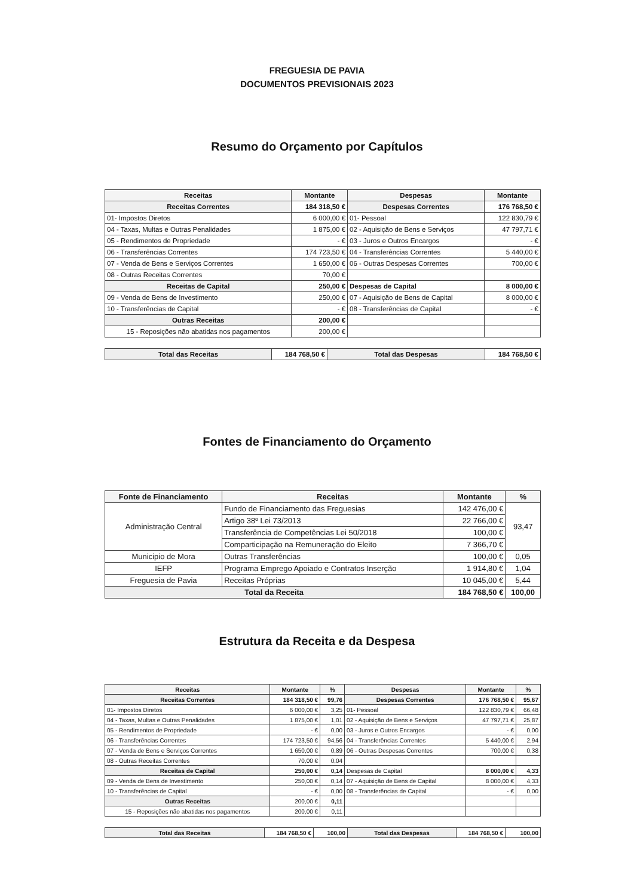FREGUESIA DE PAVIA
DOCUMENTOS PREVISIONAIS 2023
Resumo do Orçamento por Capítulos
| Receitas | Montante | Despesas | Montante |
| --- | --- | --- | --- |
| Receitas Correntes | 184 318,50 € | Despesas Correntes | 176 768,50 € |
| 01- Impostos Diretos | 6 000,00 € | 01- Pessoal | 122 830,79 € |
| 04 - Taxas, Multas e Outras Penalidades | 1 875,00 € | 02 - Aquisição de Bens e Serviços | 47 797,71 € |
| 05 - Rendimentos de Propriedade | - € | 03 - Juros e Outros Encargos | - € |
| 06 - Transferências Correntes | 174 723,50 € | 04 - Transferências Correntes | 5 440,00 € |
| 07 - Venda de Bens e Serviços Correntes | 1 650,00 € | 06 - Outras Despesas Correntes | 700,00 € |
| 08 - Outras Receitas Correntes | 70,00 € | | |
| Receitas de Capital | 250,00 € | Despesas de Capital | 8 000,00 € |
| 09 - Venda de Bens de Investimento | 250,00 € | 07 - Aquisição de Bens de Capital | 8 000,00 € |
| 10 - Transferências de Capital | - € | 08 - Transferências de Capital | - € |
| Outras Receitas | 200,00 € | | |
| 15 - Reposições não abatidas nos pagamentos | 200,00 € | | |
| Total das Receitas | 184 768,50 € | Total das Despesas | 184 768,50 € |
Fontes de Financiamento do Orçamento
| Fonte de Financiamento | Receitas | Montante | % |
| --- | --- | --- | --- |
| Administração Central | Fundo de Financiamento das Freguesias | 142 476,00 € | 93,47 |
| | Artigo 38º Lei 73/2013 | 22 766,00 € | |
| | Transferência de Competências Lei 50/2018 | 100,00 € | |
| | Comparticipação na Remuneração do Eleito | 7 366,70 € | |
| Municipio de Mora | Outras Transferências | 100,00 € | 0,05 |
| IEFP | Programa Emprego Apoiado e Contratos Inserção | 1 914,80 € | 1,04 |
| Freguesia de Pavia | Receitas Próprias | 10 045,00 € | 5,44 |
| Total da Receita | | 184 768,50 € | 100,00 |
Estrutura da Receita e da Despesa
| Receitas | Montante | % | Despesas | Montante | % |
| --- | --- | --- | --- | --- | --- |
| Receitas Correntes | 184 318,50 € | 99,76 | Despesas Correntes | 176 768,50 € | 95,67 |
| 01- Impostos Diretos | 6 000,00 € | 3,25 | 01- Pessoal | 122 830,79 € | 66,48 |
| 04 - Taxas, Multas e Outras Penalidades | 1 875,00 € | 1,01 | 02 - Aquisição de Bens e Serviços | 47 797,71 € | 25,87 |
| 05 - Rendimentos de Propriedade | - € | 0,00 | 03 - Juros e Outros Encargos | - € | 0,00 |
| 06 - Transferências Correntes | 174 723,50 € | 94,56 | 04 - Transferências Correntes | 5 440,00 € | 2,94 |
| 07 - Venda de Bens e Serviços Correntes | 1 650,00 € | 0,89 | 06 - Outras Despesas Correntes | 700,00 € | 0,38 |
| 08 - Outras Receitas Correntes | 70,00 € | 0,04 | | | |
| Receitas de Capital | 250,00 € | 0,14 | Despesas de Capital | 8 000,00 € | 4,33 |
| 09 - Venda de Bens de Investimento | 250,00 € | 0,14 | 07 - Aquisição de Bens de Capital | 8 000,00 € | 4,33 |
| 10 - Transferências de Capital | - € | 0,00 | 08 - Transferências de Capital | - € | 0,00 |
| Outras Receitas | 200,00 € | 0,11 | | | |
| 15 - Reposições não abatidas nos pagamentos | 200,00 € | 0,11 | | | |
| Total das Receitas | 184 768,50 € | 100,00 | Total das Despesas | 184 768,50 € | 100,00 |